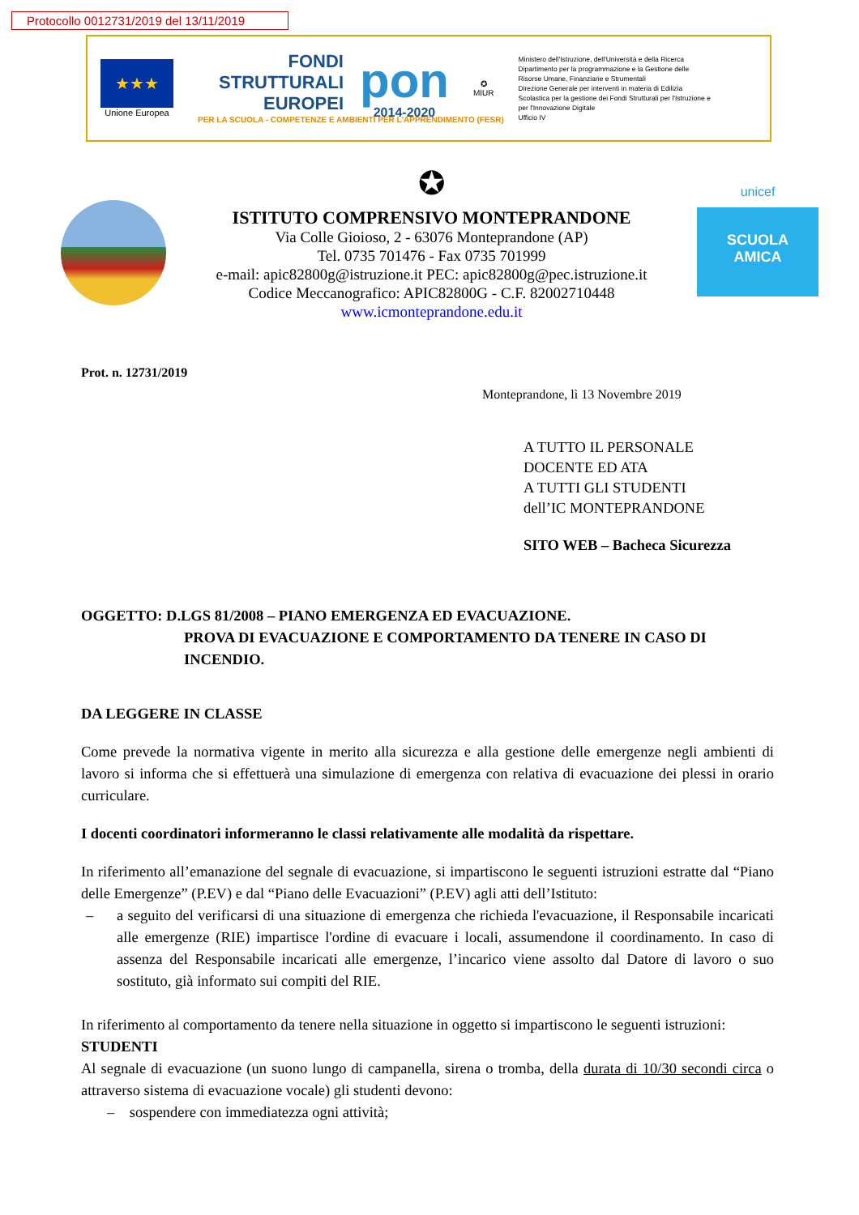Protocollo 0012731/2019 del 13/11/2019
★★★
Unione Europea
FONDI
STRUTTURALI
EUROPEI
PER LA SCUOLA - COMPETENZE E AMBIENTI PER L'APPRENDIMENTO (FESR)
pon
2014-2020
✪
MIUR
Ministero dell'Istruzione, dell'Università e della Ricerca
Dipartimento per la programmazione e la Gestione delle Risorse Umane, Finanziarie e Strumentali
Direzione Generale per interventi in materia di Edilizia Scolastica per la gestione dei Fondi Strutturali per l'Istruzione e per l'Innovazione Digitale
Ufficio IV
✪
ISTITUTO COMPRENSIVO MONTEPRANDONE
Via Colle Gioioso, 2 - 63076 Monteprandone (AP)
Tel. 0735 701476 - Fax 0735 701999
e-mail: apic82800g@istruzione.it PEC: apic82800g@pec.istruzione.it
Codice Meccanografico: APIC82800G - C.F. 82002710448
www.icmonteprandone.edu.it
unicef
SCUOLA
AMICA
Prot. n. 12731/2019
Monteprandone, lì 13 Novembre 2019
A TUTTO IL PERSONALE
DOCENTE ED ATA
A TUTTI GLI STUDENTI
dell’IC MONTEPRANDONE
SITO WEB – Bacheca Sicurezza
OGGETTO: D.LGS 81/2008 – PIANO EMERGENZA ED EVACUAZIONE.
PROVA DI EVACUAZIONE E COMPORTAMENTO DA TENERE IN CASO DI INCENDIO.
DA LEGGERE IN CLASSE
Come prevede la normativa vigente in merito alla sicurezza e alla gestione delle emergenze negli ambienti di lavoro si informa che si effettuerà una simulazione di emergenza con relativa di evacuazione dei plessi in orario curriculare.
I docenti coordinatori informeranno le classi relativamente alle modalità da rispettare.
In riferimento all’emanazione del segnale di evacuazione, si impartiscono le seguenti istruzioni estratte dal “Piano delle Emergenze” (P.EV) e dal “Piano delle Evacuazioni” (P.EV) agli atti dell’Istituto:
– a seguito del verificarsi di una situazione di emergenza che richieda l'evacuazione, il Responsabile incaricati alle emergenze (RIE) impartisce l'ordine di evacuare i locali, assumendone il coordinamento. In caso di assenza del Responsabile incaricati alle emergenze, l’incarico viene assolto dal Datore di lavoro o suo sostituto, già informato sui compiti del RIE.
In riferimento al comportamento da tenere nella situazione in oggetto si impartiscono le seguenti istruzioni:
STUDENTI
Al segnale di evacuazione (un suono lungo di campanella, sirena o tromba, della durata di 10/30 secondi circa o attraverso sistema di evacuazione vocale) gli studenti devono:
– sospendere con immediatezza ogni attività;